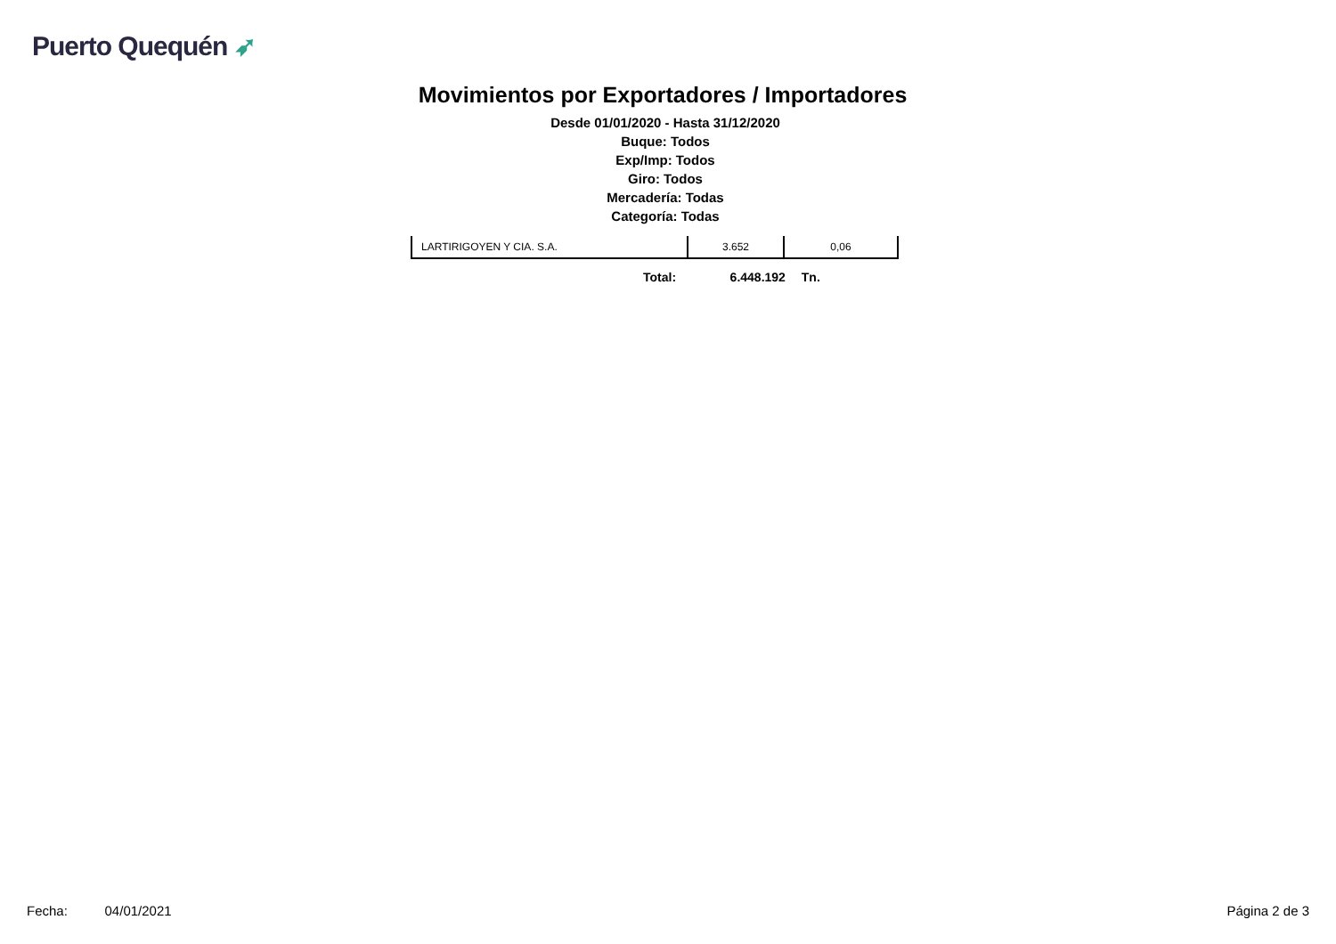Puerto Quequén ➶
Movimientos por Exportadores / Importadores
Desde 01/01/2020 - Hasta 31/12/2020
Buque: Todos
Exp/Imp: Todos
Giro: Todos
Mercadería: Todas
Categoría: Todas
| LARTIRIGOYEN Y CIA. S.A. | 3.652 | 0,06 |
Total: 6.448.192 Tn.
Fecha: 04/01/2021 Página 2 de 3